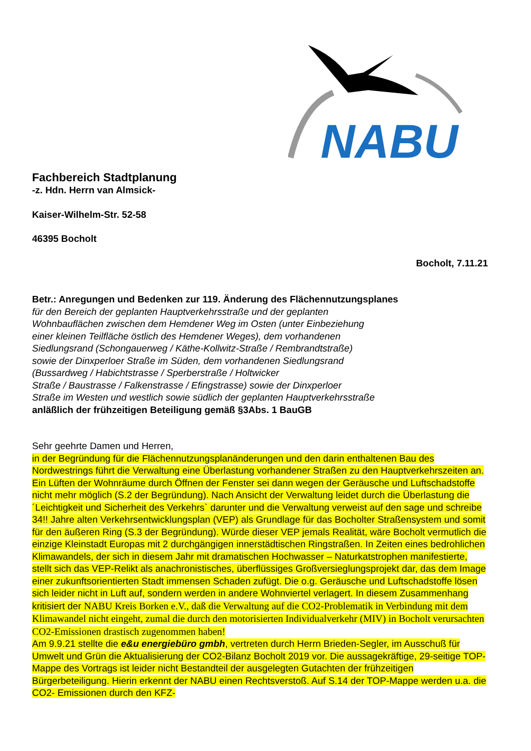NABU
Fachbereich Stadtplanung
-z. Hdn. Herrn van Almsick-
Kaiser-Wilhelm-Str. 52-58
46395 Bocholt
Bocholt, 7.11.21
Betr.: Anregungen und Bedenken zur 119. Änderung des Flächennutzungsplanes
für den Bereich der geplanten Hauptverkehrsstraße und der geplanten
Wohnbauflächen zwischen dem Hemdener Weg im Osten (unter Einbeziehung
einer kleinen Teilfläche östlich des Hemdener Weges), dem vorhandenen
Siedlungsrand (Schongauerweg / Käthe-Kollwitz-Straße / Rembrandtstraße)
sowie der Dinxperloer Straße im Süden, dem vorhandenen Siedlungsrand
(Bussardweg / Habichtstrasse / Sperberstraße / Holtwicker
Straße / Baustrasse / Falkenstrasse / Efingstrasse) sowie der Dinxperloer
Straße im Westen und westlich sowie südlich der geplanten Hauptverkehrsstraße
anläßlich der frühzeitigen Beteiligung gemäß §3Abs. 1 BauGB
Sehr geehrte Damen und Herren,
in der Begründung für die Flächennutzungsplanänderungen und den darin enthaltenen Bau des Nordwestrings führt die Verwaltung eine Überlastung vorhandener Straßen zu den Hauptverkehrszeiten an. Ein Lüften der Wohnräume durch Öffnen der Fenster sei dann wegen der Geräusche und Luftschadstoffe nicht mehr möglich (S.2 der Begründung). Nach Ansicht der Verwaltung leidet durch die Überlastung die ´Leichtigkeit und Sicherheit des Verkehrs` darunter und die Verwaltung verweist auf den sage und schreibe 34!! Jahre alten Verkehrsentwicklungsplan (VEP) als Grundlage für das Bocholter Straßensystem und somit für den äußeren Ring (S.3 der Begründung). Würde dieser VEP jemals Realität, wäre Bocholt vermutlich die einzige Kleinstadt Europas mit 2 durchgängigen innerstädtischen Ringstraßen. In Zeiten eines bedrohlichen Klimawandels, der sich in diesem Jahr mit dramatischen Hochwasser – Naturkatstrophen manifestierte, stellt sich das VEP-Relikt als anachronistisches, überflüssiges Großversieglungsprojekt dar, das dem Image einer zukunftsorientierten Stadt immensen Schaden zufügt. Die o.g. Geräusche und Luftschadstoffe lösen sich leider nicht in Luft auf, sondern werden in andere Wohnviertel verlagert. In diesem Zusammenhang kritisiert der NABU Kreis Borken e.V., daß die Verwaltung auf die CO2-Problematik in Verbindung mit dem Klimawandel nicht eingeht, zumal die durch den motorisierten Individualverkehr (MIV) in Bocholt verursachten CO2-Emissionen drastisch zugenommen haben!
Am 9.9.21 stellte die e&u energiebüro gmbh, vertreten durch Herrn Brieden-Segler, im Ausschuß für Umwelt und Grün die Aktualisierung der CO2-Bilanz Bocholt 2019 vor. Die aussagekräftige, 29-seitige TOP-Mappe des Vortrags ist leider nicht Bestandteil der ausgelegten Gutachten der frühzeitigen Bürgerbeteiligung. Hierin erkennt der NABU einen Rechtsverstoß. Auf S.14 der TOP-Mappe werden u.a. die CO2- Emissionen durch den KFZ-